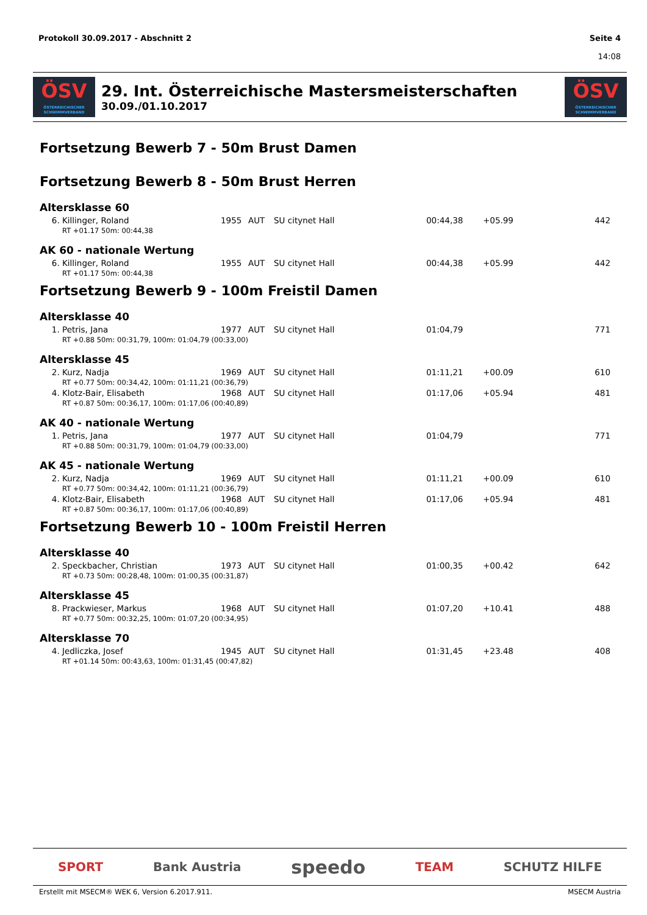Protokoll 30.09.2017 - Abschnitt 2
Seite 4
14:08
ÖSV
ÖSTERREICHISCHER SCHWIMMVERBAND
29. Int. Österreichische Mastersmeisterschaften
30.09./01.10.2017
ÖSV
ÖSTERREICHISCHER SCHWIMMVERBAND
Fortsetzung Bewerb 7 - 50m Brust Damen
Fortsetzung Bewerb 8 - 50m Brust Herren
Altersklasse 60
| 6. | Killinger, Roland | 1955 | AUT | SU citynet Hall | 00:44,38 | +05.99 | 442 |
| RT +01.17 50m: 00:44,38 | | | | | | | |
AK 60 - nationale Wertung
| 6. | Killinger, Roland | 1955 | AUT | SU citynet Hall | 00:44,38 | +05.99 | 442 |
| RT +01.17 50m: 00:44,38 | | | | | | | |
Fortsetzung Bewerb 9 - 100m Freistil Damen
Altersklasse 40
| 1. | Petris, Jana | 1977 | AUT | SU citynet Hall | 01:04,79 | | 771 |
| RT +0.88 50m: 00:31,79, 100m: 01:04,79 (00:33,00) | | | | | | | |
Altersklasse 45
| 2. | Kurz, Nadja | 1969 | AUT | SU citynet Hall | 01:11,21 | +00.09 | 610 |
| RT +0.77 50m: 00:34,42, 100m: 01:11,21 (00:36,79) | | | | | | | |
| 4. | Klotz-Bair, Elisabeth | 1968 | AUT | SU citynet Hall | 01:17,06 | +05.94 | 481 |
| RT +0.87 50m: 00:36,17, 100m: 01:17,06 (00:40,89) | | | | | | | |
AK 40 - nationale Wertung
| 1. | Petris, Jana | 1977 | AUT | SU citynet Hall | 01:04,79 | | 771 |
| RT +0.88 50m: 00:31,79, 100m: 01:04,79 (00:33,00) | | | | | | | |
AK 45 - nationale Wertung
| 2. | Kurz, Nadja | 1969 | AUT | SU citynet Hall | 01:11,21 | +00.09 | 610 |
| RT +0.77 50m: 00:34,42, 100m: 01:11,21 (00:36,79) | | | | | | | |
| 4. | Klotz-Bair, Elisabeth | 1968 | AUT | SU citynet Hall | 01:17,06 | +05.94 | 481 |
| RT +0.87 50m: 00:36,17, 100m: 01:17,06 (00:40,89) | | | | | | | |
Fortsetzung Bewerb 10 - 100m Freistil Herren
Altersklasse 40
| 2. | Speckbacher, Christian | 1973 | AUT | SU citynet Hall | 01:00,35 | +00.42 | 642 |
| RT +0.73 50m: 00:28,48, 100m: 01:00,35 (00:31,87) | | | | | | | |
Altersklasse 45
| 8. | Prackwieser, Markus | 1968 | AUT | SU citynet Hall | 01:07,20 | +10.41 | 488 |
| RT +0.77 50m: 00:32,25, 100m: 01:07,20 (00:34,95) | | | | | | | |
Altersklasse 70
| 4. | Jedliczka, Josef | 1945 | AUT | SU citynet Hall | 01:31,45 | +23.48 | 408 |
| RT +01.14 50m: 00:43,63, 100m: 01:31,45 (00:47,82) | | | | | | | |
SPORT Bank Austria speedo TEAM SCHUTZ HILFE
Erstellt mit MSECM® WEK 6, Version 6.2017.911. MSECM Austria